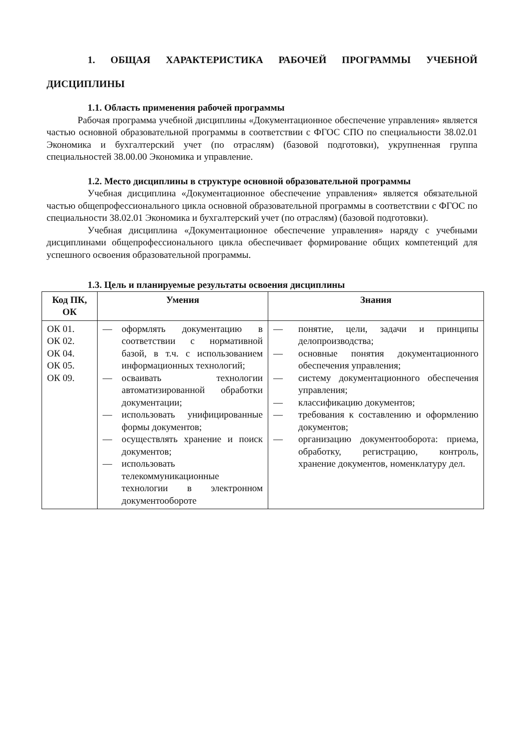1. ОБЩАЯ ХАРАКТЕРИСТИКА РАБОЧЕЙ ПРОГРАММЫ УЧЕБНОЙ ДИСЦИПЛИНЫ
1.1. Область применения рабочей программы
Рабочая программа учебной дисциплины «Документационное обеспечение управления» является частью основной образовательной программы в соответствии с ФГОС СПО по специальности 38.02.01 Экономика и бухгалтерский учет (по отраслям) (базовой подготовки), укрупненная группа специальностей 38.00.00 Экономика и управление.
1.2. Место дисциплины в структуре основной образовательной программы
Учебная дисциплина «Документационное обеспечение управления» является обязательной частью общепрофессионального цикла основной образовательной программы в соответствии с ФГОС по специальности 38.02.01 Экономика и бухгалтерский учет (по отраслям) (базовой подготовки).
Учебная дисциплина «Документационное обеспечение управления» наряду с учебными дисциплинами общепрофессионального цикла обеспечивает формирование общих компетенций для успешного освоения образовательной программы.
1.3. Цель и планируемые результаты освоения дисциплины
| Код ПК, ОК | Умения | Знания |
| --- | --- | --- |
| ОК 01. ОК 02. ОК 04. ОК 05. ОК 09. | — оформлять документацию в соответствии с нормативной базой, в т.ч. с использованием информационных технологий; — осваивать технологии автоматизированной обработки документации; — использовать унифицированные формы документов; — осуществлять хранение и поиск документов; — использовать телекоммуникационные технологии в электронном документообороте | — понятие, цели, задачи и принципы делопроизводства; — основные понятия документационного обеспечения управления; — систему документационного обеспечения управления; — классификацию документов; — требования к составлению и оформлению документов; — организацию документооборота: приема, обработку, регистрацию, контроль, хранение документов, номенклатуру дел. |